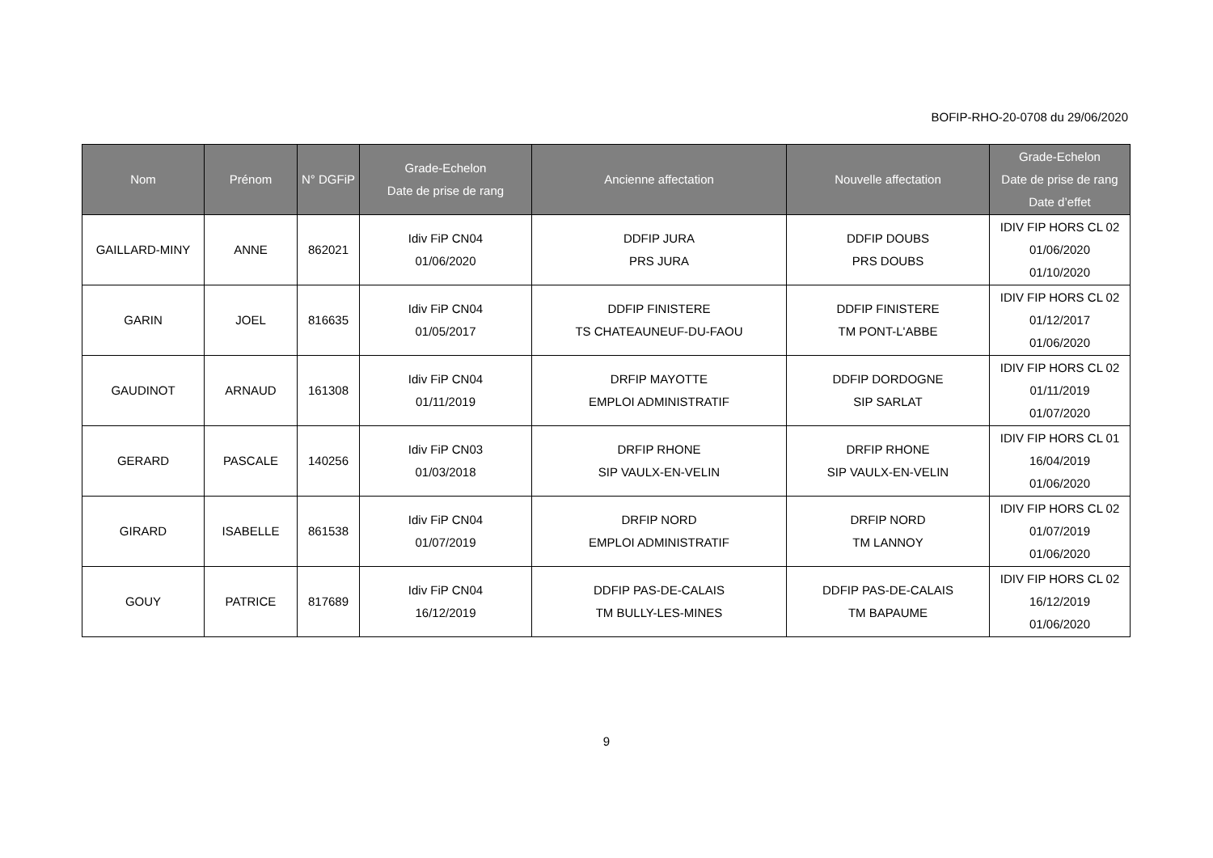BOFIP-RHO-20-0708 du 29/06/2020
| Nom | Prénom | N° DGFiP | Grade-Echelon Date de prise de rang | Ancienne affectation | Nouvelle affectation | Grade-Echelon Date de prise de rang Date d’effet |
| --- | --- | --- | --- | --- | --- | --- |
| GAILLARD-MINY | ANNE | 862021 | Idiv FiP CN04 01/06/2020 | DDFIP JURA PRS JURA | DDFIP DOUBS PRS DOUBS | IDIV FIP HORS CL 02 01/06/2020 01/10/2020 |
| GARIN | JOEL | 816635 | Idiv FiP CN04 01/05/2017 | DDFIP FINISTERE TS CHATEAUNEUF-DU-FAOU | DDFIP FINISTERE TM PONT-L'ABBE | IDIV FIP HORS CL 02 01/12/2017 01/06/2020 |
| GAUDINOT | ARNAUD | 161308 | Idiv FiP CN04 01/11/2019 | DRFIP MAYOTTE EMPLOI ADMINISTRATIF | DDFIP DORDOGNE SIP SARLAT | IDIV FIP HORS CL 02 01/11/2019 01/07/2020 |
| GERARD | PASCALE | 140256 | Idiv FiP CN03 01/03/2018 | DRFIP RHONE SIP VAULX-EN-VELIN | DRFIP RHONE SIP VAULX-EN-VELIN | IDIV FIP HORS CL 01 16/04/2019 01/06/2020 |
| GIRARD | ISABELLE | 861538 | Idiv FiP CN04 01/07/2019 | DRFIP NORD EMPLOI ADMINISTRATIF | DRFIP NORD TM LANNOY | IDIV FIP HORS CL 02 01/07/2019 01/06/2020 |
| GOUY | PATRICE | 817689 | Idiv FiP CN04 16/12/2019 | DDFIP PAS-DE-CALAIS TM BULLY-LES-MINES | DDFIP PAS-DE-CALAIS TM BAPAUME | IDIV FIP HORS CL 02 16/12/2019 01/06/2020 |
9